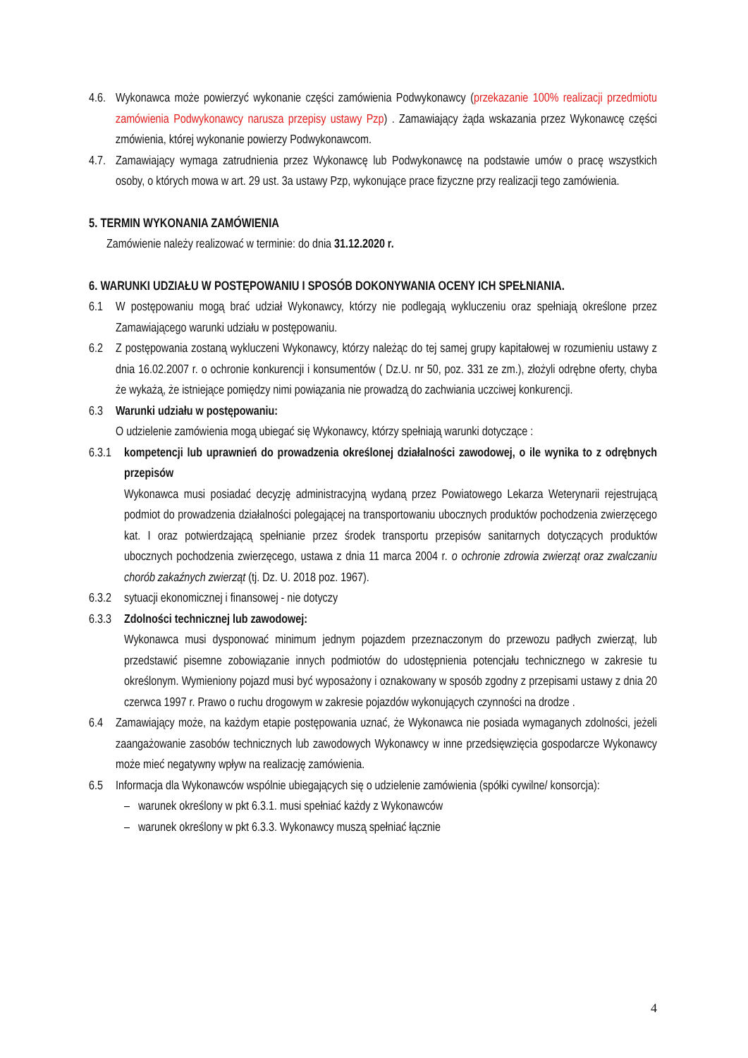4.6. Wykonawca może powierzyć wykonanie części zamówienia Podwykonawcy (przekazanie 100% realizacji przedmiotu zamówienia Podwykonawcy narusza przepisy ustawy Pzp) . Zamawiający żąda wskazania przez Wykonawcę części zmówienia, której wykonanie powierzy Podwykonawcom.
4.7. Zamawiający wymaga zatrudnienia przez Wykonawcę lub Podwykonawcę na podstawie umów o pracę wszystkich osoby, o których mowa w art. 29 ust. 3a ustawy Pzp, wykonujące prace fizyczne przy realizacji tego zamówienia.
5. TERMIN WYKONANIA ZAMÓWIENIA
Zamówienie należy realizować w terminie: do dnia 31.12.2020 r.
6. WARUNKI UDZIAŁU W POSTĘPOWANIU I SPOSÓB DOKONYWANIA OCENY ICH SPEŁNIANIA.
6.1 W postępowaniu mogą brać udział Wykonawcy, którzy nie podlegają wykluczeniu oraz spełniają określone przez Zamawiającego warunki udziału w postępowaniu.
6.2 Z postępowania zostaną wykluczeni Wykonawcy, którzy należąc do tej samej grupy kapitałowej w rozumieniu ustawy z dnia 16.02.2007 r. o ochronie konkurencji i konsumentów ( Dz.U. nr 50, poz. 331 ze zm.), złożyli odrębne oferty, chyba że wykażą, że istniejące pomiędzy nimi powiązania nie prowadzą do zachwiania uczciwej konkurencji.
6.3 Warunki udziału w postępowaniu:
O udzielenie zamówienia mogą ubiegać się Wykonawcy, którzy spełniają warunki dotyczące :
6.3.1 kompetencji lub uprawnień do prowadzenia określonej działalności zawodowej, o ile wynika to z odrębnych przepisów
Wykonawca musi posiadać decyzję administracyjną wydaną przez Powiatowego Lekarza Weterynarii rejestrującą podmiot do prowadzenia działalności polegającej na transportowaniu ubocznych produktów pochodzenia zwierzęcego kat. I oraz potwierdzającą spełnianie przez środek transportu przepisów sanitarnych dotyczących produktów ubocznych pochodzenia zwierzęcego, ustawa z dnia 11 marca 2004 r. o ochronie zdrowia zwierząt oraz zwalczaniu chorób zakaźnych zwierząt (tj. Dz. U. 2018 poz. 1967).
6.3.2 sytuacji ekonomicznej i finansowej - nie dotyczy
6.3.3 Zdolności technicznej lub zawodowej:
Wykonawca musi dysponować minimum jednym pojazdem przeznaczonym do przewozu padłych zwierząt, lub przedstawić pisemne zobowiązanie innych podmiotów do udostępnienia potencjału technicznego w zakresie tu określonym. Wymieniony pojazd musi być wyposażony i oznakowany w sposób zgodny z przepisami ustawy z dnia 20 czerwca 1997 r. Prawo o ruchu drogowym w zakresie pojazdów wykonujących czynności na drodze .
6.4 Zamawiający może, na każdym etapie postępowania uznać, że Wykonawca nie posiada wymaganych zdolności, jeżeli zaangażowanie zasobów technicznych lub zawodowych Wykonawcy w inne przedsięwzięcia gospodarcze Wykonawcy może mieć negatywny wpływ na realizację zamówienia.
6.5 Informacja dla Wykonawców wspólnie ubiegających się o udzielenie zamówienia (spółki cywilne/ konsorcja):
– warunek określony w pkt 6.3.1. musi spełniać każdy z Wykonawców
– warunek określony w pkt 6.3.3. Wykonawcy muszą spełniać łącznie
4